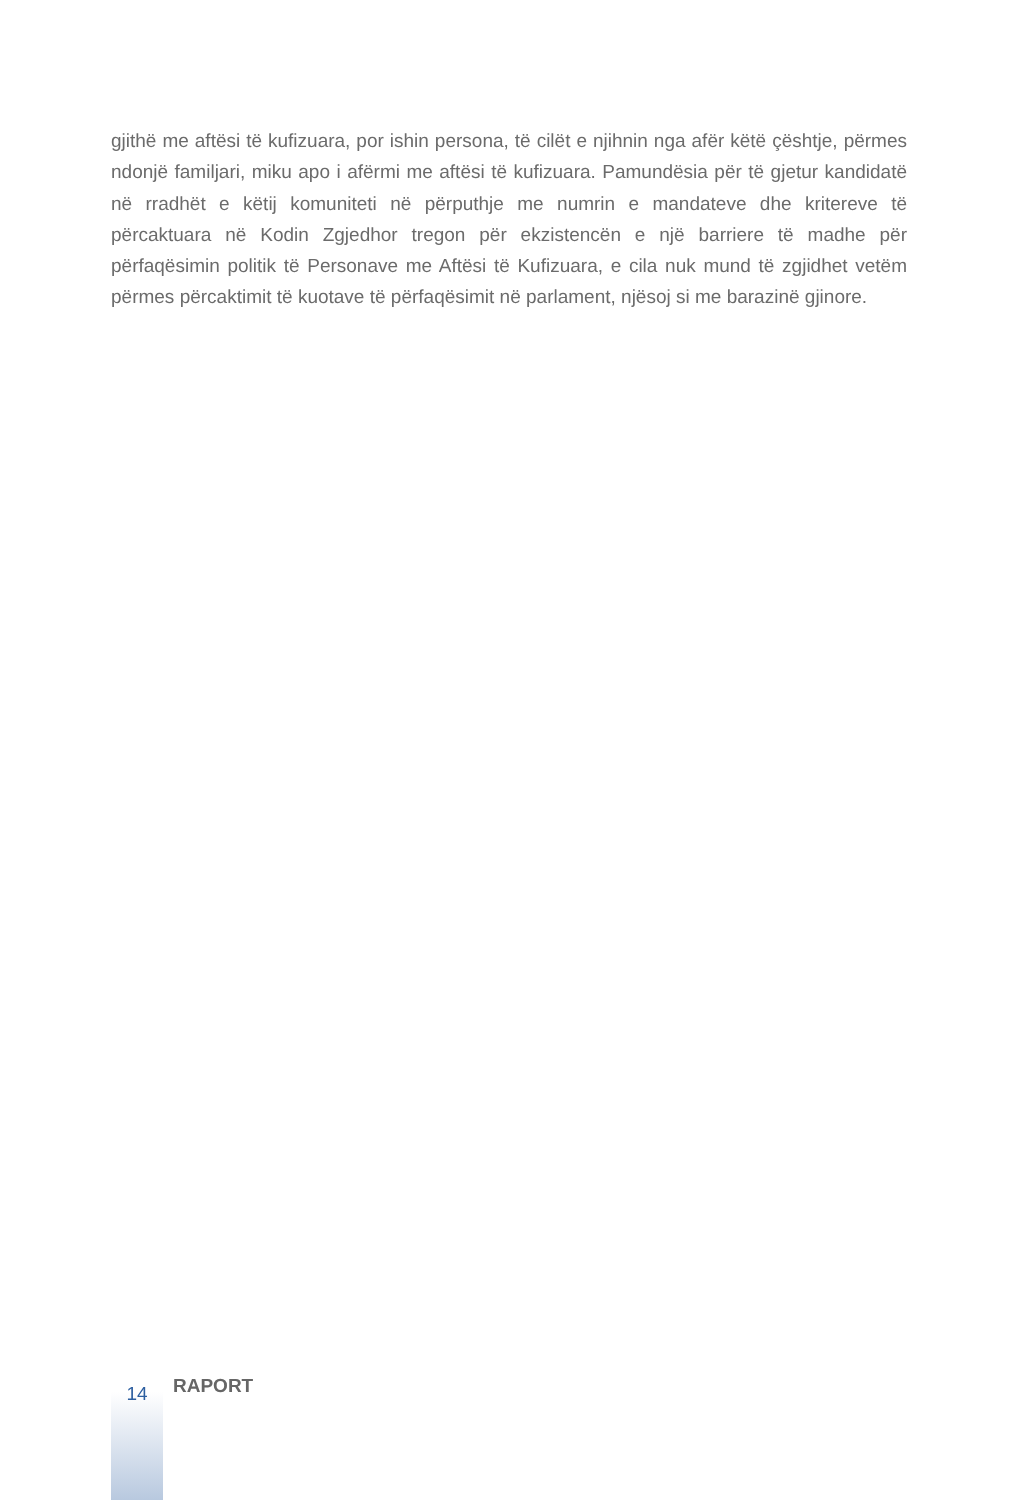gjithë me aftësi të kufizuara, por ishin persona, të cilët e njihnin nga afër këtë çështje, përmes ndonjë familjari, miku apo i afërmi me aftësi të kufizuara. Pamundësia për të gjetur kandidatë në rradhët e këtij komuniteti në përputhje me numrin e mandateve dhe kritereve të përcaktuara në Kodin Zgjedhor tregon për ekzistencën e një barriere të madhe për përfaqësimin politik të Personave me Aftësi të Kufizuara, e cila nuk mund të zgjidhet vetëm përmes përcaktimit të kuotave të përfaqësimit në parlament, njësoj si me barazinë gjinore.
14
RAPORT